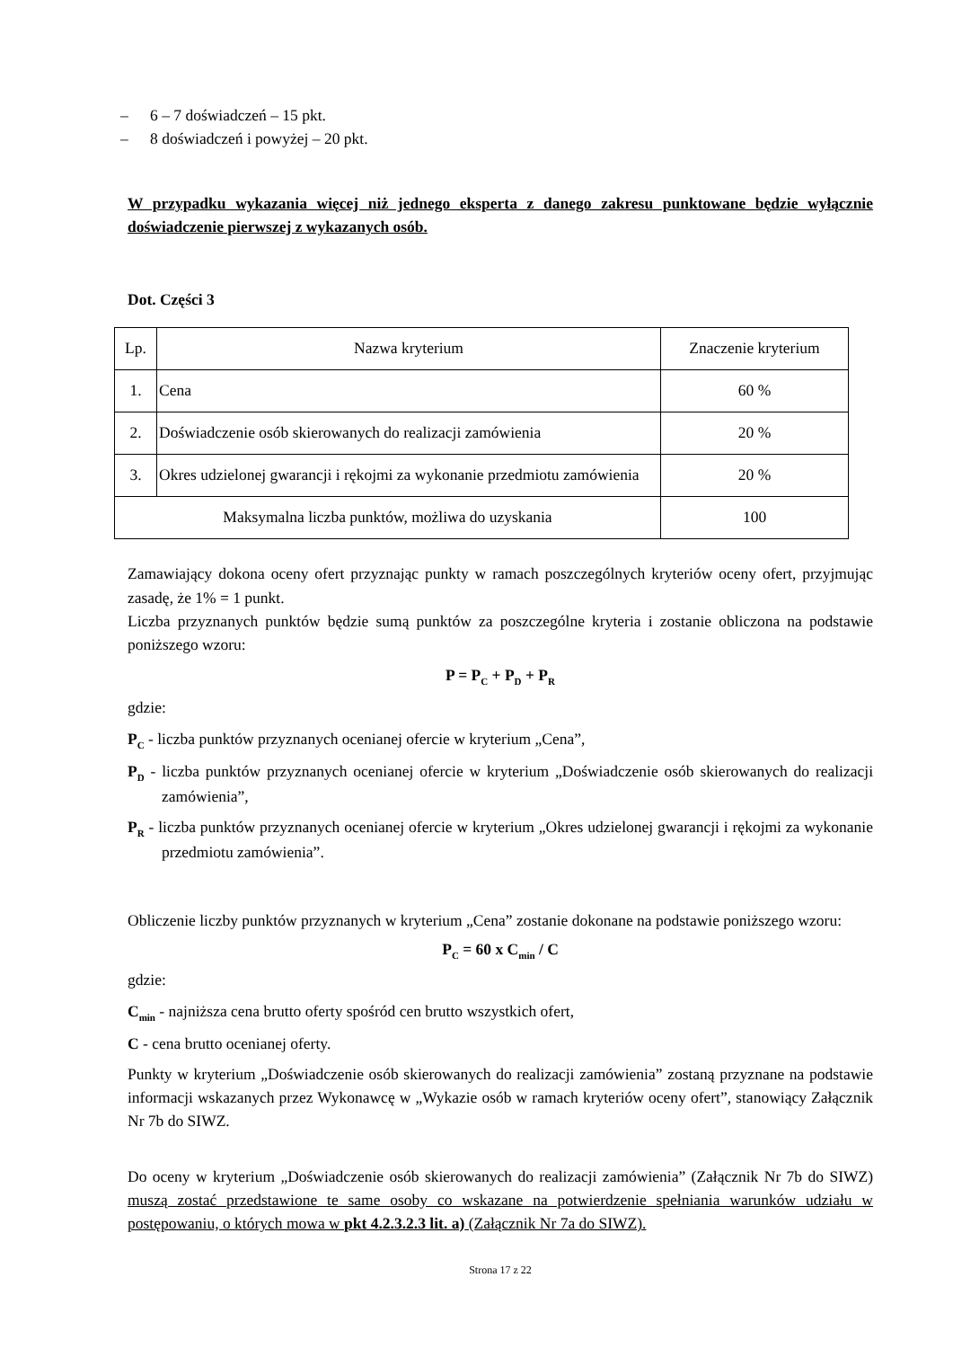– 6 – 7 doświadczeń – 15 pkt.
– 8 doświadczeń i powyżej – 20 pkt.
W przypadku wykazania więcej niż jednego eksperta z danego zakresu punktowane będzie wyłącznie doświadczenie pierwszej z wykazanych osób.
Dot. Części 3
| Lp. | Nazwa kryterium | Znaczenie kryterium |
| 1. | Cena | 60 % |
| 2. | Doświadczenie osób skierowanych do realizacji zamówienia | 20 % |
| 3. | Okres udzielonej gwarancji i rękojmi za wykonanie przedmiotu zamówienia | 20 % |
| Maksymalna liczba punktów, możliwa do uzyskania | | 100 |
Zamawiający dokona oceny ofert przyznając punkty w ramach poszczególnych kryteriów oceny ofert, przyjmując zasadę, że 1% = 1 punkt.
Liczba przyznanych punktów będzie sumą punktów za poszczególne kryteria i zostanie obliczona na podstawie poniższego wzoru:
P = P<sub>C</sub> + P<sub>D</sub> + P<sub>R</sub>
gdzie:
P<sub>C</sub> - liczba punktów przyznanych ocenianej ofercie w kryterium „Cena”,
P<sub>D</sub> - liczba punktów przyznanych ocenianej ofercie w kryterium „Doświadczenie osób skierowanych do realizacji zamówienia”,
P<sub>R</sub> - liczba punktów przyznanych ocenianej ofercie w kryterium „Okres udzielonej gwarancji i rękojmi za wykonanie przedmiotu zamówienia”.
Obliczenie liczby punktów przyznanych w kryterium „Cena” zostanie dokonane na podstawie poniższego wzoru:
P<sub>C</sub> = 60 x C<sub>min</sub> / C
gdzie:
C<sub>min</sub> - najniższa cena brutto oferty spośród cen brutto wszystkich ofert,
C - cena brutto ocenianej oferty.
Punkty w kryterium „Doświadczenie osób skierowanych do realizacji zamówienia” zostaną przyznane na podstawie informacji wskazanych przez Wykonawcę w „Wykazie osób w ramach kryteriów oceny ofert”, stanowiący Załącznik Nr 7b do SIWZ.
Do oceny w kryterium „Doświadczenie osób skierowanych do realizacji zamówienia” (Załącznik Nr 7b do SIWZ) muszą zostać przedstawione te same osoby co wskazane na potwierdzenie spełniania warunków udziału w postępowaniu, o których mowa w pkt 4.2.3.2.3 lit. a) (Załącznik Nr 7a do SIWZ).
Strona 17 z 22